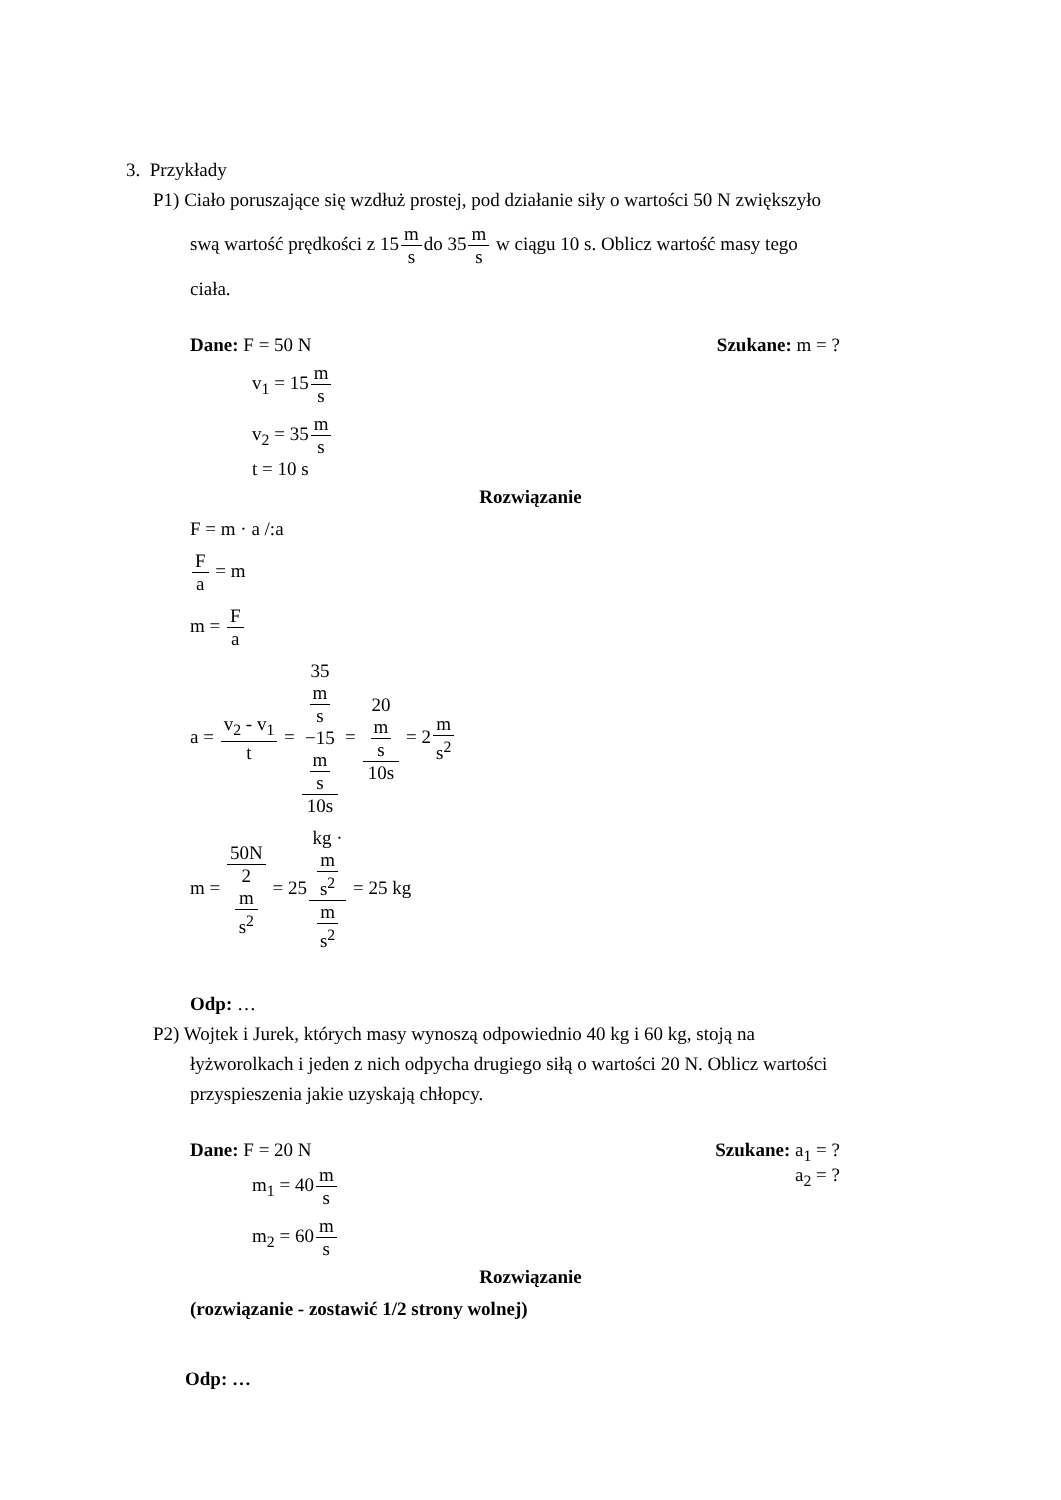3. Przykłady
P1) Ciało poruszające się wzdłuż prostej, pod działanie siły o wartości 50 N zwiększyło
swą wartość prędkości z 15m sdo 35m s w ciągu 10 s. Oblicz wartość masy tego
ciała.
Dane: F = 50 N Szukane: m = ?
v<sub>1</sub> = 15m s
v<sub>2</sub> = 35m s
t = 10 s
Rozwiązanie
F = m · a /:a
Fa = m
m = F a
a = v<sub>2</sub> - v<sub>1</sub> t = 35
m
s
−15
m
s 10s = 20
m
s 10s = 2m s<sup>2</sup>
m = 50N 2
m
s<sup>2</sup> = 25kg ·
m
s<sup>2</sup> m
s<sup>2</sup> = 25 kg
Odp: …
P2) Wojtek i Jurek, których masy wynoszą odpowiednio 40 kg i 60 kg, stoją na
łyżworolkach i jeden z nich odpycha drugiego siłą o wartości 20 N. Oblicz wartości
przyspieszenia jakie uzyskają chłopcy.
Dane: F = 20 N Szukane: a<sub>1</sub> = ?
m<sub>1</sub> = 40m s a<sub>2</sub> = ?
m<sub>2</sub> = 60m s
Rozwiązanie
(rozwiązanie - zostawić 1/2 strony wolnej)
Odp: …